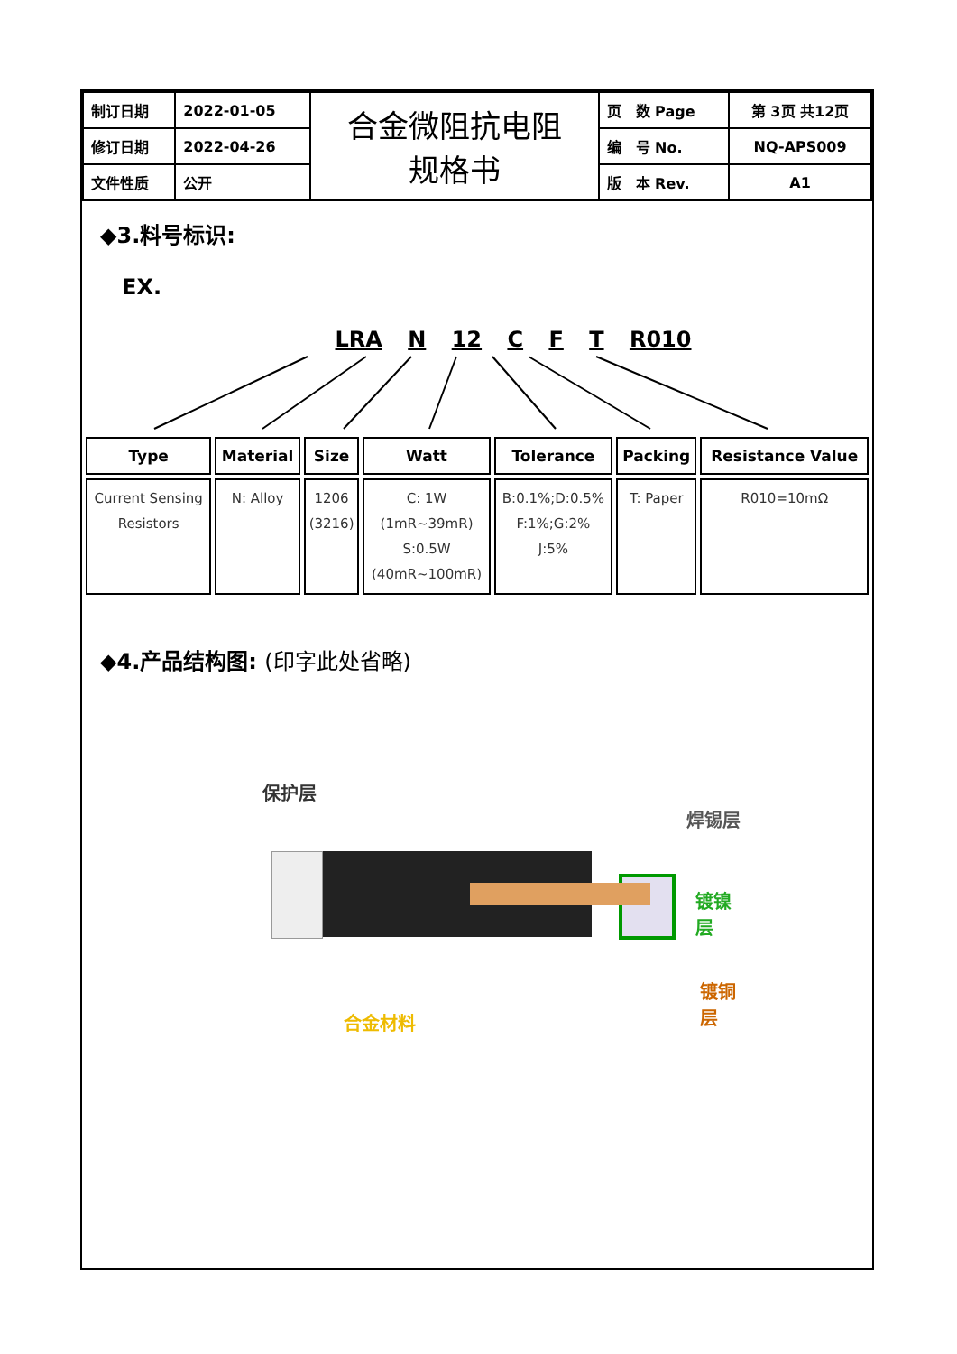| 制订日期 | 2022-01-05 | 合金微阻抗电阻 规格书 | 页 数 Page | 第 3页 共12页 |
| 修订日期 | 2022-04-26 | | 编 号 No. | NQ-APS009 |
| 文件性质 | 公开 | | 版 本 Rev. | A1 |
◆3.料号标识:
EX.
LRA N 12 C F T R010
| Type | Material | Size | Watt | Tolerance | Packing | Resistance Value |
| --- | --- | --- | --- | --- | --- | --- |
| Current Sensing Resistors | N: Alloy | 1206 (3216) | C: 1W (1mR~39mR) S:0.5W (40mR~100mR) | B:0.1%;D:0.5% F:1%;G:2% J:5% | T: Paper | R010=10mΩ |
◆4.产品结构图: (印字此处省略)
保护层
焊锡层
镀镍层
镀铜层
合金材料